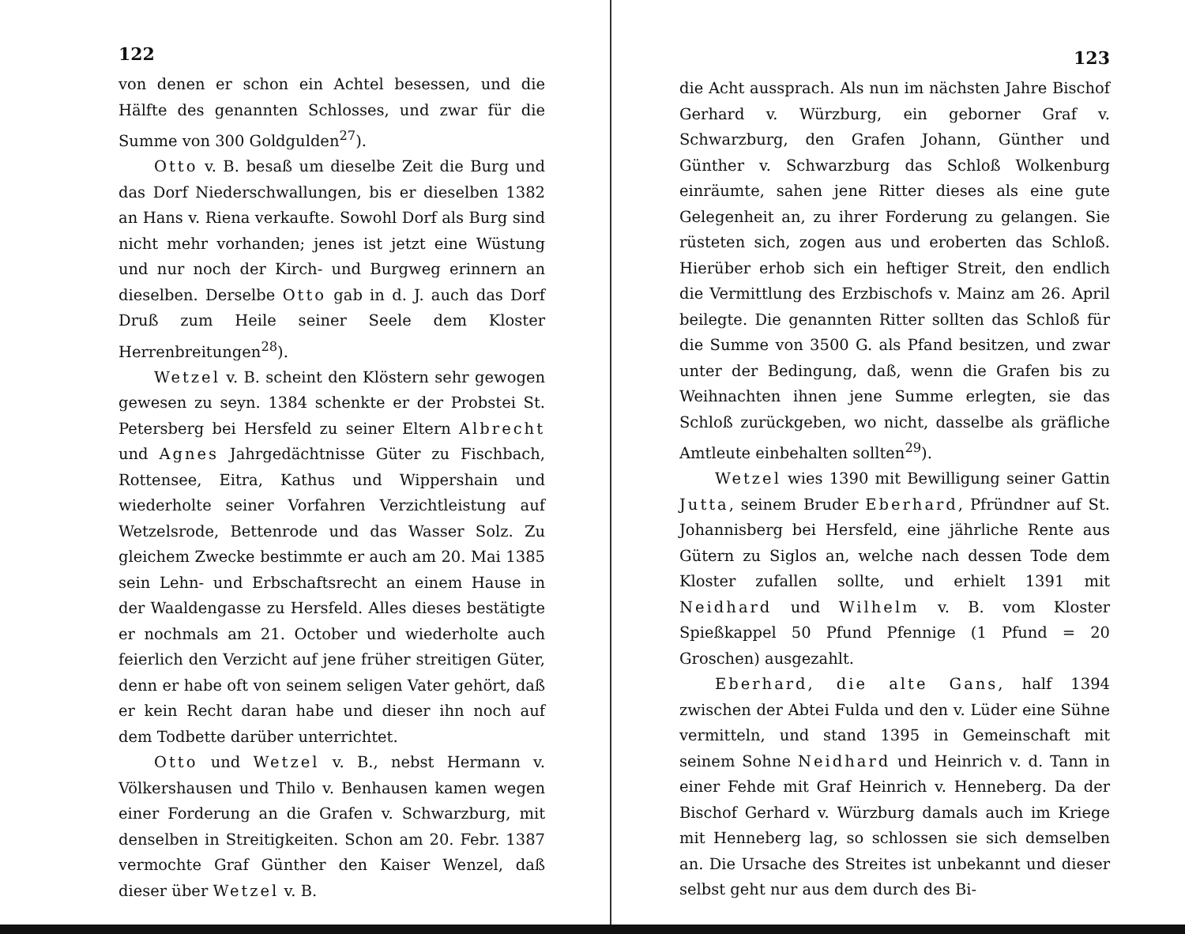122
von denen er schon ein Achtel besessen, und die Hälfte des genannten Schlosses, und zwar für die Summe von 300 Goldgulden<sup>27</sup>).
Otto v. B. besaß um dieselbe Zeit die Burg und das Dorf Niederschwallungen, bis er dieselben 1382 an Hans v. Riena verkaufte. Sowohl Dorf als Burg sind nicht mehr vorhanden; jenes ist jetzt eine Wüstung und nur noch der Kirch- und Burgweg erinnern an dieselben. Derselbe Otto gab in d. J. auch das Dorf Druß zum Heile seiner Seele dem Kloster Herrenbreitungen<sup>28</sup>).
Wetzel v. B. scheint den Klöstern sehr gewogen gewesen zu seyn. 1384 schenkte er der Probstei St. Petersberg bei Hersfeld zu seiner Eltern Albrecht und Agnes Jahrgedächtnisse Güter zu Fischbach, Rottensee, Eitra, Kathus und Wippershain und wiederholte seiner Vorfahren Verzichtleistung auf Wetzelsrode, Bettenrode und das Wasser Solz. Zu gleichem Zwecke bestimmte er auch am 20. Mai 1385 sein Lehn- und Erbschaftsrecht an einem Hause in der Waaldengasse zu Hersfeld. Alles dieses bestätigte er nochmals am 21. October und wiederholte auch feierlich den Verzicht auf jene früher streitigen Güter, denn er habe oft von seinem seligen Vater gehört, daß er kein Recht daran habe und dieser ihn noch auf dem Todbette darüber unterrichtet.
Otto und Wetzel v. B., nebst Hermann v. Völkershausen und Thilo v. Benhausen kamen wegen einer Forderung an die Grafen v. Schwarzburg, mit denselben in Streitigkeiten. Schon am 20. Febr. 1387 vermochte Graf Günther den Kaiser Wenzel, daß dieser über Wetzel v. B.
123
die Acht aussprach. Als nun im nächsten Jahre Bischof Gerhard v. Würzburg, ein geborner Graf v. Schwarzburg, den Grafen Johann, Günther und Günther v. Schwarzburg das Schloß Wolkenburg einräumte, sahen jene Ritter dieses als eine gute Gelegenheit an, zu ihrer Forderung zu gelangen. Sie rüsteten sich, zogen aus und eroberten das Schloß. Hierüber erhob sich ein heftiger Streit, den endlich die Vermittlung des Erzbischofs v. Mainz am 26. April beilegte. Die genannten Ritter sollten das Schloß für die Summe von 3500 G. als Pfand besitzen, und zwar unter der Bedingung, daß, wenn die Grafen bis zu Weihnachten ihnen jene Summe erlegten, sie das Schloß zurückgeben, wo nicht, dasselbe als gräfliche Amtleute einbehalten sollten<sup>29</sup>).
Wetzel wies 1390 mit Bewilligung seiner Gattin Jutta, seinem Bruder Eberhard, Pfründner auf St. Johannisberg bei Hersfeld, eine jährliche Rente aus Gütern zu Siglos an, welche nach dessen Tode dem Kloster zufallen sollte, und erhielt 1391 mit Neidhard und Wilhelm v. B. vom Kloster Spießkappel 50 Pfund Pfennige (1 Pfund = 20 Groschen) ausgezahlt.
Eberhard, die alte Gans, half 1394 zwischen der Abtei Fulda und den v. Lüder eine Sühne vermitteln, und stand 1395 in Gemeinschaft mit seinem Sohne Neidhard und Heinrich v. d. Tann in einer Fehde mit Graf Heinrich v. Henneberg. Da der Bischof Gerhard v. Würzburg damals auch im Kriege mit Henneberg lag, so schlossen sie sich demselben an. Die Ursache des Streites ist unbekannt und dieser selbst geht nur aus dem durch des Bi-